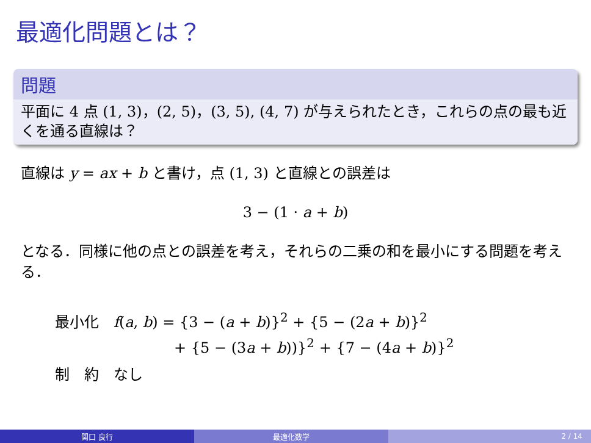最適化問題とは？
問題
平面に 4 点 (1, 3)，(2, 5)，(3, 5), (4, 7) が与えられたとき，これらの点の最も近くを通る直線は？
直線は y = ax + b と書け，点 (1, 3) と直線との誤差は
3 − (1 · a + b)
となる．同様に他の点との誤差を考え，それらの二乗の和を最小にする問題を考える．
最小化　f(a, b) = {3 − (a + b)}<sup>2</sup> + {5 − (2a + b)}<sup>2</sup>
+ {5 − (3a + b))}<sup>2</sup> + {7 − (4a + b)}<sup>2</sup>
制　約　なし
関口 良行 最適化数学 2 / 14